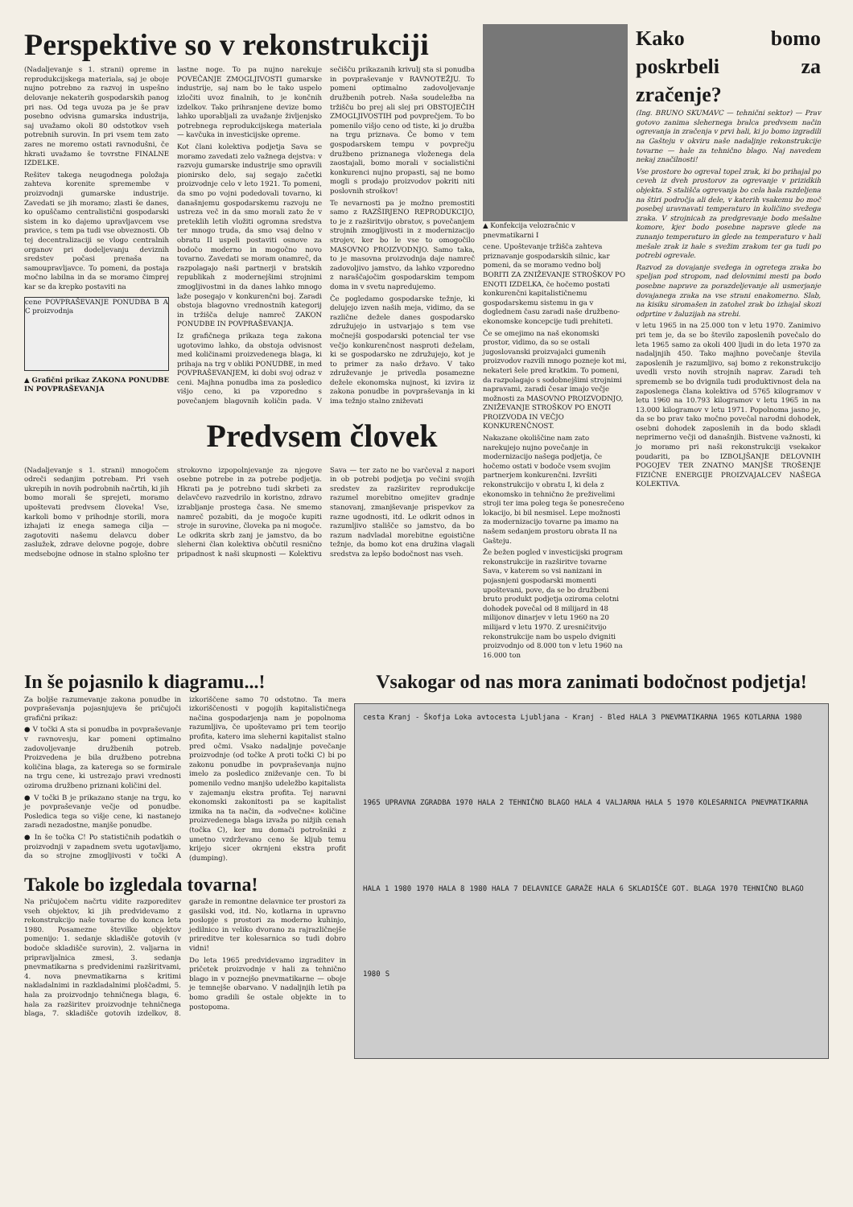Perspektive so v rekonstrukciji
(Nadaljevanje s 1. strani) opreme in reprodukcijskega materiala, saj je oboje nujno potrebno za razvoj in uspešno delovanje nekaterih gospodarskih panog pri nas. Od tega uvoza pa je še prav posebno odvisna gumarska industrija, saj uvažamo okoli 80 odstotkov vseh potrebnih surovin. In pri vsem tem zato zares ne moremo ostati ravnodušni, če hkrati uvažamo še tovrstne FINALNE IZDELKE.
Rešitev takega neugodnega položaja zahteva korenite spremembe v proizvodnji gumarske industrije. Zavedati se jih moramo; zlasti še danes, ko opuščamo centralistični gospodarski sistem in ko dajemo upravljavcem vse pravice, s tem pa tudi vse obveznosti. Ob tej decentralizaciji se vlogo centralnih organov pri dodeljevanju deviznih sredstev počasi prenaša na samoupravljavce. To pomeni, da postaja močno labilna in da se moramo čimprej kar se da krepko postaviti na
cene POVPRAŠEVANJE PONUDBA B A C proizvodnja
▲ Grafični prikaz ZAKONA PONUDBE IN POVPRAŠEVANJA
lastne noge. To pa nujno narekuje POVEČANJE ZMOGLJIVOSTI gumarske industrije, saj nam bo le tako uspelo izločiti uvoz finalnih, to je končnih izdelkov. Tako prihranjene devize bomo lahko uporabljali za uvažanje življenjsko potrebnega reprodukcijskega materiala — kavčuka in investicijske opreme.
Kot člani kolektiva podjetja Sava se moramo zavedati zelo važnega dejstva: v razvoju gumarske industrije smo opravili pionirsko delo, saj segajo začetki proizvodnje celo v leto 1921. To pomeni, da smo po vojni podedovali tovarno, ki današnjemu gospodarskemu razvoju ne ustreza več in da smo morali zato že v preteklih letih vložiti ogromna sredstva ter mnogo truda, da smo vsaj delno v obratu II uspeli postaviti osnove za bodočo moderno in mogočno novo tovarno. Zavedati se moram onamreč, da razpolagajo naši partnerji v bratskih republikah z modernejšimi strojnimi zmogljivostmi in da danes lahko mnogo laže posegajo v konkurenčni boj. Zaradi obstoja blagovno vrednostnih kategorij in tržišča deluje namreč ZAKON PONUDBE IN POVPRAŠEVANJA.
Iz grafičnega prikaza tega zakona ugotovimo lahko, da obstoja odvisnost med količinami proizvedenega blaga, ki prihaja na trg v obliki PONUDBE, in med POVPRAŠEVANJEM, ki dobi svoj odraz v ceni. Majhna ponudba ima za posledico višjo ceno, ki pa vzporedno s povečanjem blagovnih količin pada. V sečišču prikazanih krivulj sta si ponudba in povpraševanje v RAVNOTEŽJU. To pomeni optimalno zadovoljevanje družbenih potreb. Naša soudeležba na tržišču bo prej ali slej pri OBSTOJEČIH ZMOGLJIVOSTIH pod povprečjem. To bo pomenilo višjo ceno od tiste, ki jo družba na trgu priznava. Če bomo v tem gospodarskem tempu v povprečju družbeno priznanega vloženega dela zaostajali, bomo morali v socialistični konkurenci nujno propasti, saj ne bomo mogli s prodajo proizvodov pokriti niti poslovnih stroškov!
Te nevarnosti pa je možno premostiti samo z RAZŠIRJENO REPRODUKCIJO, to je z razširitvijo obratov, s povečanjem strojnih zmogljivosti in z modernizacijo strojev, ker bo le vse to omogočilo MASOVNO PROIZVODNJO. Samo taka, to je masovna proizvodnja daje namreč zadovoljivo jamstvo, da lahko vzporedno z naraščajočim gospodarskim tempom doma in v svetu napredujemo.
Če pogledamo gospodarske težnje, ki delujejo izven naših meja, vidimo, da se različne dežele danes gospodarsko združujejo in ustvarjajo s tem vse močnejši gospodarski potencial ter vse večjo konkurenčnost nasproti deželam, ki se gospodarsko ne združujejo, kot je to primer za našo državo. V tako združevanje je privedla posamezne dežele ekonomska nujnost, ki izvira iz zakona ponudbe in povpraševanja in ki ima težnjo stalno zniževati
Predvsem človek
(Nadaljevanje s 1. strani) mnogočem odreči sedanjim potrebam. Pri vseh ukrepih in novih podrobnih načrtih, ki jih bomo morali še sprejeti, moramo upoštevati predvsem človeka! Vse, karkoli bomo v prihodnje storili, mora izhajati iz enega samega cilja — zagotoviti našemu delavcu dober zaslužek, zdrave delovne pogoje, dobre medsebojne odnose in stalno splošno ter strokovno izpopolnjevanje za njegove osebne potrebe in za potrebe podjetja. Hkrati pa je potrebno tudi skrbeti za delavčevo razvedrilo in koristno, zdravo izrabljanje prostega časa. Ne smemo namreč pozabiti, da je mogoče kupiti stroje in surovine, človeka pa ni mogoče. Le odkrita skrb zanj je jamstvo, da bo sleherni član kolektiva občutil resnično pripadnost k naši skupnosti — Kolektivu Sava — ter zato ne bo varčeval z napori in ob potrebi podjetja po večini svojih sredstev za razširitev reprodukcije razumel morebitno omejitev gradnje stanovanj, zmanjševanje prispevkov za razne ugodnosti, itd. Le odkrit odnos in razumljivo stališče so jamstvo, da bo razum nadvladal morebitne egoistične težnje, da bomo kot ena družina vlagali sredstva za lepšo bodočnost nas vseh.
▲ Konfekcija velozračnic v pnevmatikarni I
cene. Upoštevanje tržišča zahteva priznavanje gospodarskih silnic, kar pomeni, da se moramo vedno bolj BORITI ZA ZNIŽEVANJE STROŠKOV PO ENOTI IZDELKA, če hočemo postati konkurenčni kapitalističnemu gospodarskemu sistemu in ga v doglednem času zaradi naše družbeno-ekonomske koncepcije tudi prehiteti.
Če se omejimo na naš ekonomski prostor, vidimo, da so se ostali jugoslovanski proizvajalci gumenih proizvodov razvili mnogo pozneje kot mi, nekateri šele pred kratkim. To pomeni, da razpolagajo s sodobnejšimi strojnimi napravami, zaradi česar imajo večje možnosti za MASOVNO PROIZVODNJO, ZNIŽEVANJE STROŠKOV PO ENOTI PROIZVODA IN VEČJO KONKURENČNOST.
Nakazane okoliščine nam zato narekujejo nujno povečanje in modernizacijo našega podjetja, če hočemo ostati v bodoče vsem svojim partnerjem konkurenčni. Izvršiti rekonstrukcijo v obratu I, ki dela z ekonomsko in tehnično že preživelimi stroji ter ima poleg tega še ponesrečeno lokacijo, bi bil nesmisel. Lepe možnosti za modernizacijo tovarne pa imamo na našem sedanjem prostoru obrata II na Gašteju.
Že bežen pogled v investicijski program rekonstrukcije in razširitve tovarne Sava, v katerem so vsi nanizani in pojasnjeni gospodarski momenti upoštevani, pove, da se bo družbeni bruto produkt podjetja oziroma celotni dohodek povečal od 8 milijard in 48 milijonov dinarjev v letu 1960 na 20 milijard v letu 1970. Z uresničitvijo rekonstrukcije nam bo uspelo dvigniti proizvodnjo od 8.000 ton v letu 1960 na 16.000 ton
Kako bomo poskrbeli za zračenje?
(Ing. BRUNO SKUMAVC — tehnični sektor) — Prav gotovo zanima slehernega bralca predvsem način ogrevanja in zračenja v prvi hali, ki jo bomo izgradili na Gašteju v okviru naše nadaljnje rekonstrukcije tovarne — hale za tehnično blago. Naj navedem nekaj značilnosti!
Vse prostore bo ogreval topel zrak, ki bo prihajal po ceveh iz dveh prostorov za ogrevanje v prizidkih objekta. S stališča ogrevanja bo cela hala razdeljena na štiri področja ali dele, v katerih vsakemu bo moč posebej uravnavati temperaturo in količino svežega zraka. V strojnicah za predgrevanje bodo mešalne komore, kjer bodo posebne naprave glede na zunanjo temperaturo in glede na temperaturo v hali mešale zrak iz hale s svežim zrakom ter ga tudi po potrebi ogrevale.
Razvod za dovajanje svežega in ogretega zraka bo speljan pod stropom, nad delovnimi mesti pa bodo posebne naprave za porazdeljevanje ali usmerjanje dovajanega zraka na vse strani enakomerno. Slab, na kisiku siromašen in zatohel zrak bo izhajal skozi odprtine v žaluzijah na strehi.
v letu 1965 in na 25.000 ton v letu 1970. Zanimivo pri tem je, da se bo število zaposlenih povečalo do leta 1965 samo za okoli 400 ljudi in do leta 1970 za nadaljnjih 450. Tako majhno povečanje števila zaposlenih je razumljivo, saj bomo z rekonstrukcijo uvedli vrsto novih strojnih naprav. Zaradi teh sprememb se bo dvignila tudi produktivnost dela na zaposlenega člana kolektiva od 5765 kilogramov v letu 1960 na 10.793 kilogramov v letu 1965 in na 13.000 kilogramov v letu 1971. Popolnoma jasno je, da se bo prav tako močno povečal narodni dohodek, osebni dohodek zaposlenih in da bodo skladi neprimerno večji od današnjih. Bistvene važnosti, ki jo moramo pri naši rekonstrukciji vsekakor poudariti, pa bo IZBOLJŠANJE DELOVNIH POGOJEV TER ZNATNO MANJŠE TROŠENJE FIZIČNE ENERGIJE PROIZVAJALCEV NAŠEGA KOLEKTIVA.
In še pojasnilo k diagramu...!
Za boljše razumevanje zakona ponudbe in povpraševanja pojasnjujeva še pričujoči grafični prikaz:
● V točki A sta si ponudba in povpraševanje v ravnovesju, kar pomeni optimalno zadovoljevanje družbenih potreb. Proizvedena je bila družbeno potrebna količina blaga, za katerega so se formirale na trgu cene, ki ustrezajo pravi vrednosti oziroma družbeno priznani količini del.
● V točki B je prikazano stanje na trgu, ko je povpraševanje večje od ponudbe. Posledica tega so višje cene, ki nastanejo zaradi nezadostne, manjše ponudbe.
● In še točka C! Po statističnih podatkih o proizvodnji v zapadnem svetu ugotavljamo, da so strojne zmogljivosti v točki A izkoriščene samo 70 odstotno. Ta mera izkoriščenosti v pogojih kapitalističnega načina gospodarjenja nam je popolnoma razumljiva, če upoštevamo pri tem teorijo profita, katero ima sleherni kapitalist stalno pred očmi. Vsako nadaljnje povečanje proizvodnje (od točke A proti točki C) bi po zakonu ponudbe in povpraševanja nujno imelo za posledico zniževanje cen. To bi pomenilo vedno manjšo udeležbo kapitalista v zajemanju ekstra profita. Tej naravni ekonomski zakonitosti pa se kapitalist izmika na ta način, da »odvečne« količine proizvedenega blaga izvaža po nižjih cenah (točka C), ker mu domači potrošniki z umetno vzdrževano ceno še kljub temu krijejo sicer okrnjeni ekstra profit (dumping).
Takole bo izgledala tovarna!
Na pričujočem načrtu vidite razporeditev vseh objektov, ki jih predvidevamo z rekonstrukcijo naše tovarne do konca leta 1980. Posamezne številke objektov pomenijo: 1. sedanje skladišče gotovih (v bodoče skladišče surovin), 2. valjarna in pripravljalnica zmesi, 3. sedanja pnevmatikarna s predvidenimi razširitvami, 4. nova pnevmatikarna s kritimi nakladalnimi in razkladalnimi ploščadmi, 5. hala za proizvodnjo tehničnega blaga, 6. hala za razširitev proizvodnje tehničnega blaga, 7. skladišče gotovih izdelkov, 8. garaže in remontne delavnice ter prostori za gasilski vod, itd. No, kotlarna in upravno poslopje s prostori za moderno kuhinjo, jedilnico in veliko dvorano za rajrazličnejše prireditve ter kolesarnica so tudi dobro vidni!
Do leta 1965 predvidevamo izgraditev in pričetek proizvodnje v hali za tehnično blago in v poznejšo pnevmatikarne — oboje je temnejše obarvano. V nadaljnjih letih pa bomo gradili še ostale objekte in to postopoma.
Vsakogar od nas mora zanimati bodočnost podjetja!
cesta Kranj - Škofja Loka avtocesta Ljubljana - Kranj - Bled HALA 3 PNEVMATIKARNA 1965 KOTLARNA 1980 1965 UPRAVNA ZGRADBA 1970 HALA 2 TEHNIČNO BLAGO HALA 4 VALJARNA HALA 5 1970 KOLESARNICA PNEVMATIKARNA HALA 1 1980 1970 HALA 8 1980 HALA 7 DELAVNICE GARAŽE HALA 6 SKLADIŠČE GOT. BLAGA 1970 TEHNIČNO BLAGO 1980 S